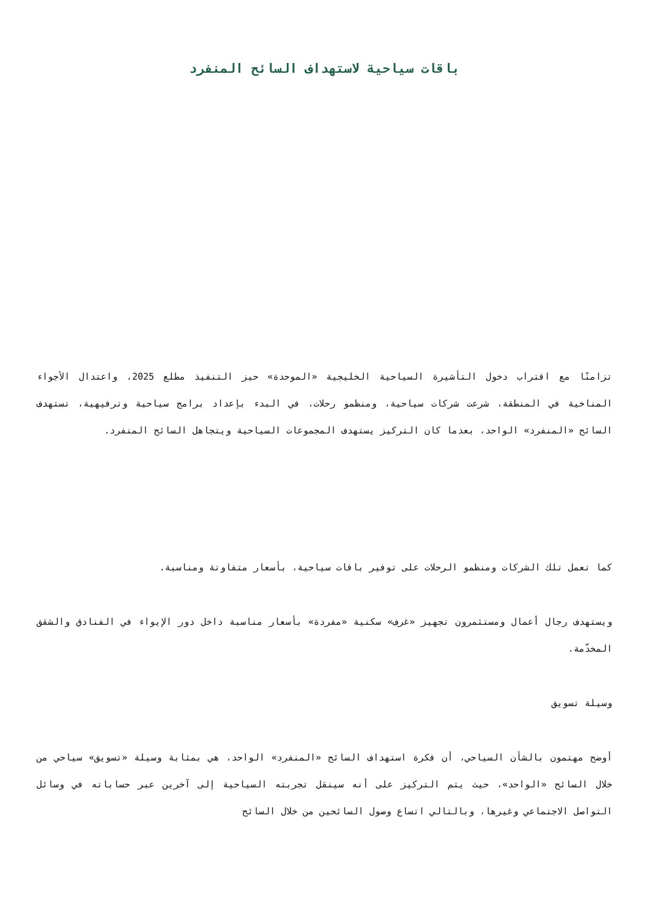باقات سياحية لاستهداف السائح المنفرد
تزامنًا مع اقتراب دخول التأشيرة السياحية الخليجية «الموحدة» حيز التنفيذ مطلع 2025، واعتدال الأجواء المناخية في المنطقة، شرعت شركات سياحية، ومنظمو رحلات، في البدء بإعداد برامج سياحية وترفيهية، تستهدف السائح «المنفرد» الواحد، بعدما كان التركيز يستهدف المجموعات السياحية ويتجاهل السائح المنفرد.
كما تعمل تلك الشركات ومنظمو الرحلات على توفير باقات سياحية، بأسعار متفاوتة ومناسبة.
ويستهدف رجال أعمال ومستثمرون تجهيز «غرف» سكنية «مفردة» بأسعار مناسبة داخل دور الإيواء في الفنادق والشقق المخدّمة.
وسيلة تسويق
أوضح مهتمون بالشأن السياحي، أن فكرة استهداف السائح «المنفرد» الواحد، هي بمثابة وسيلة «تسويق» سياحي من خلال السائح «الواحد»، حيث يتم التركيز على أنه سينقل تجربته السياحية إلى آخرين عبر حساباته في وسائل التواصل الاجتماعي وغيرها، وبالتالي اتساع وصول السائحين من خلال السائح